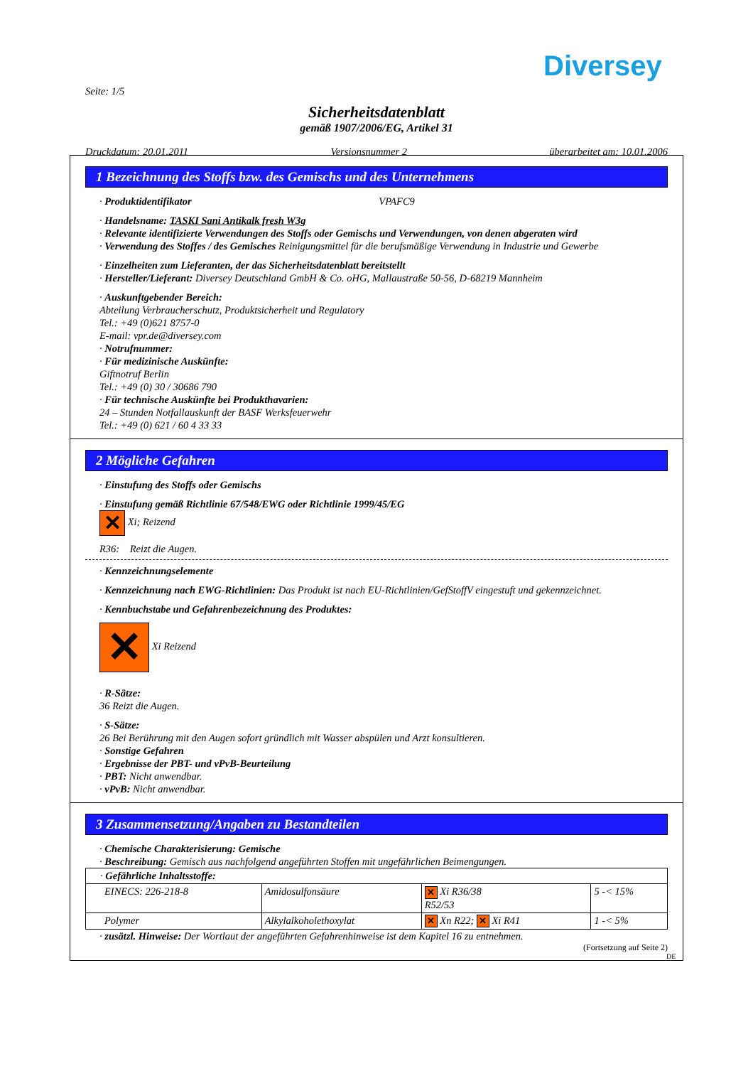Diversey
Seite: 1/5
Sicherheitsdatenblatt
gemäß 1907/2006/EG, Artikel 31
Druckdatum: 20.01.2011 Versionsnummer 2 überarbeitet am: 10.01.2006
1 Bezeichnung des Stoffs bzw. des Gemischs und des Unternehmens
· Produktidentifikator VPAFC9
· Handelsname: TASKI Sani Antikalk fresh W3g
· Relevante identifizierte Verwendungen des Stoffs oder Gemischs und Verwendungen, von denen abgeraten wird
· Verwendung des Stoffes / des Gemisches Reinigungsmittel für die berufsmäßige Verwendung in Industrie und Gewerbe
· Einzelheiten zum Lieferanten, der das Sicherheitsdatenblatt bereitstellt
· Hersteller/Lieferant: Diversey Deutschland GmbH & Co. oHG, Mallaustraße 50-56, D-68219 Mannheim
· Auskunftgebender Bereich:
Abteilung Verbraucherschutz, Produktsicherheit und Regulatory
Tel.: +49 (0)621 8757-0
E-mail: vpr.de@diversey.com
· Notrufnummer:
· Für medizinische Auskünfte:
Giftnotruf Berlin
Tel.: +49 (0) 30 / 30686 790
· Für technische Auskünfte bei Produkthavarien:
24 – Stunden Notfallauskunft der BASF Werksfeuerwehr
Tel.: +49 (0) 621 / 60 4 33 33
2 Mögliche Gefahren
· Einstufung des Stoffs oder Gemischs
· Einstufung gemäß Richtlinie 67/548/EWG oder Richtlinie 1999/45/EG
✕ Xi; Reizend
R36: Reizt die Augen.
· Kennzeichnungselemente
· Kennzeichnung nach EWG-Richtlinien: Das Produkt ist nach EU-Richtlinien/GefStoffV eingestuft und gekennzeichnet.
· Kennbuchstabe und Gefahrenbezeichnung des Produktes:
✕ Xi Reizend
· R-Sätze:
36 Reizt die Augen.
· S-Sätze:
26 Bei Berührung mit den Augen sofort gründlich mit Wasser abspülen und Arzt konsultieren.
· Sonstige Gefahren
· Ergebnisse der PBT- und vPvB-Beurteilung
· PBT: Nicht anwendbar.
· vPvB: Nicht anwendbar.
3 Zusammensetzung/Angaben zu Bestandteilen
· Chemische Charakterisierung: Gemische
· Beschreibung: Gemisch aus nachfolgend angeführten Stoffen mit ungefährlichen Beimengungen.
| · Gefährliche Inhaltsstoffe: | | | |
| EINECS: 226-218-8 | Amidosulfonsäure | ✕ Xi R36/38 R52/53 | 5 -< 15% |
| Polymer | Alkylalkoholethoxylat | ✕ Xn R22; ✕ Xi R41 | 1 -< 5% |
· zusätzl. Hinweise: Der Wortlaut der angeführten Gefahrenhinweise ist dem Kapitel 16 zu entnehmen.
(Fortsetzung auf Seite 2)
DE